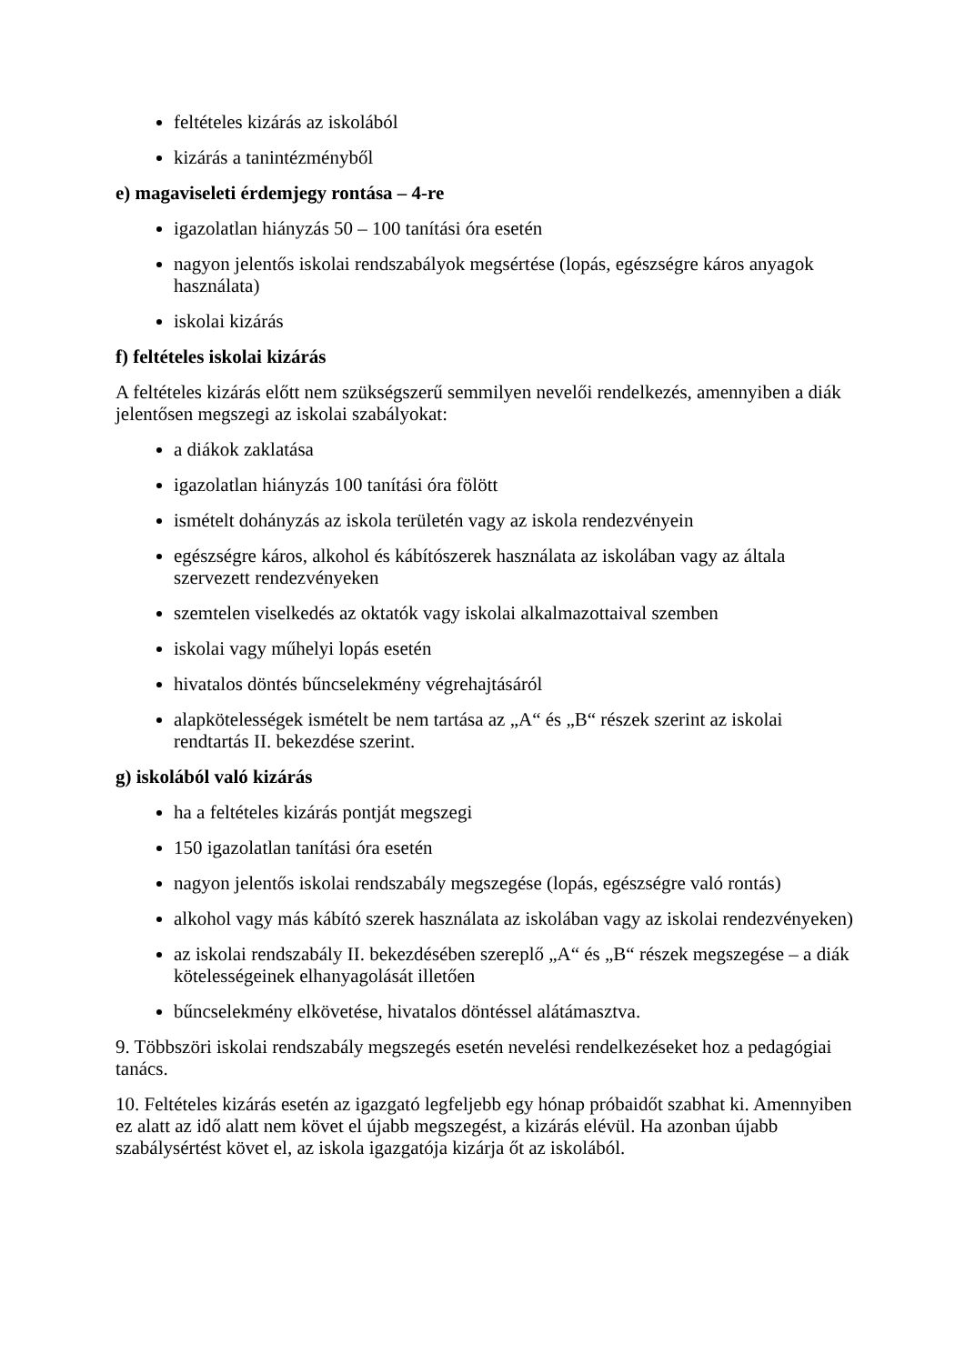feltételes kizárás az iskolából
kizárás a tanintézményből
e) magaviseleti érdemjegy rontása – 4-re
igazolatlan hiányzás 50 – 100 tanítási óra esetén
nagyon jelentős iskolai rendszabályok megsértése (lopás, egészségre káros anyagok használata)
iskolai kizárás
f) feltételes iskolai kizárás
A feltételes kizárás előtt nem szükségszerű semmilyen nevelői rendelkezés, amennyiben a diák jelentősen megszegi az iskolai szabályokat:
a diákok zaklatása
igazolatlan hiányzás 100 tanítási óra fölött
ismételt dohányzás az iskola területén vagy az iskola rendezvényein
egészségre káros, alkohol és kábítószerek használata az iskolában vagy az általa szervezett rendezvényeken
szemtelen viselkedés az oktatók vagy iskolai alkalmazottaival szemben
iskolai vagy műhelyi lopás esetén
hivatalos döntés bűncselekmény végrehajtásáról
alapkötelességek ismételt be nem tartása az „A“ és „B“ részek szerint az iskolai rendtartás II. bekezdése szerint.
g) iskolából való kizárás
ha a feltételes kizárás pontját megszegi
150 igazolatlan tanítási óra esetén
nagyon jelentős iskolai rendszabály megszegése (lopás, egészségre való rontás)
alkohol vagy más kábító szerek használata az iskolában vagy az iskolai rendezvényeken)
az iskolai rendszabály II. bekezdésében szereplő „A“ és „B“ részek megszegése – a diák kötelességeinek elhanyagolását illetően
bűncselekmény elkövetése, hivatalos döntéssel alátámasztva.
9. Többszöri iskolai rendszabály megszegés esetén nevelési rendelkezéseket hoz a pedagógiai tanács.
10. Feltételes kizárás esetén az igazgató legfeljebb egy hónap próbaidőt szabhat ki. Amennyiben ez alatt az idő alatt nem követ el újabb megszegést, a kizárás elévül. Ha azonban újabb szabálysértést követ el, az iskola igazgatója kizárja őt az iskolából.